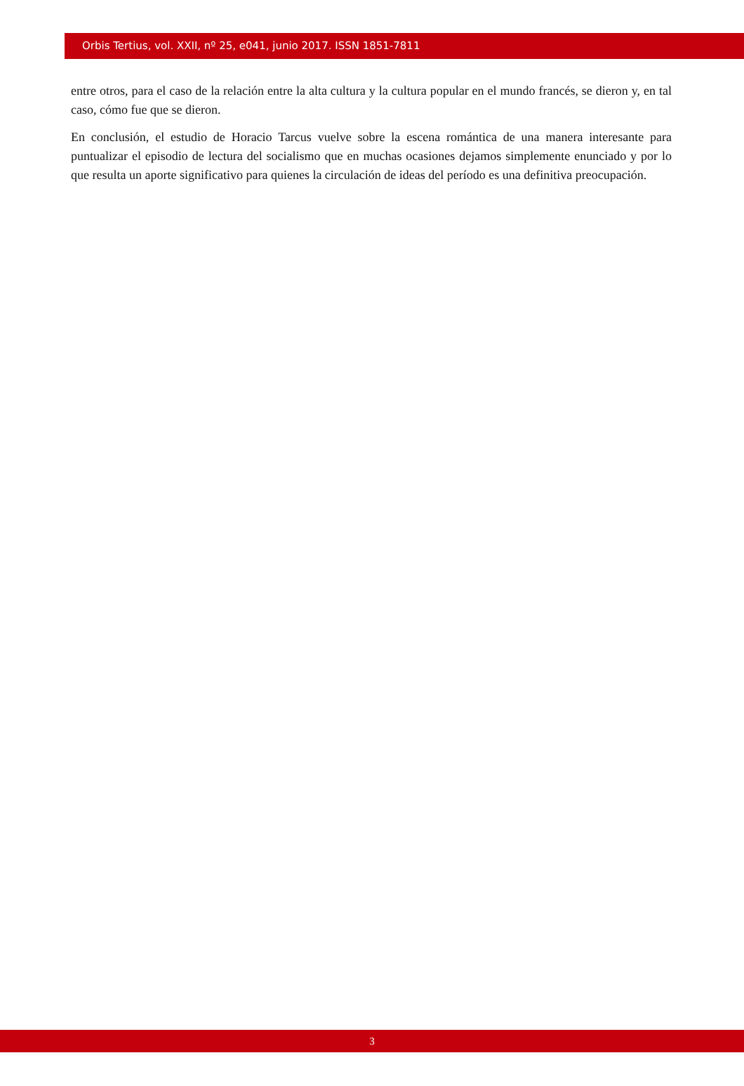Orbis Tertius, vol. XXII, nº 25, e041, junio 2017. ISSN 1851-7811
entre otros, para el caso de la relación entre la alta cultura y la cultura popular en el mundo francés, se dieron y, en tal caso, cómo fue que se dieron.
En conclusión, el estudio de Horacio Tarcus vuelve sobre la escena romántica de una manera interesante para puntualizar el episodio de lectura del socialismo que en muchas ocasiones dejamos simplemente enunciado y por lo que resulta un aporte significativo para quienes la circulación de ideas del período es una definitiva preocupación.
3